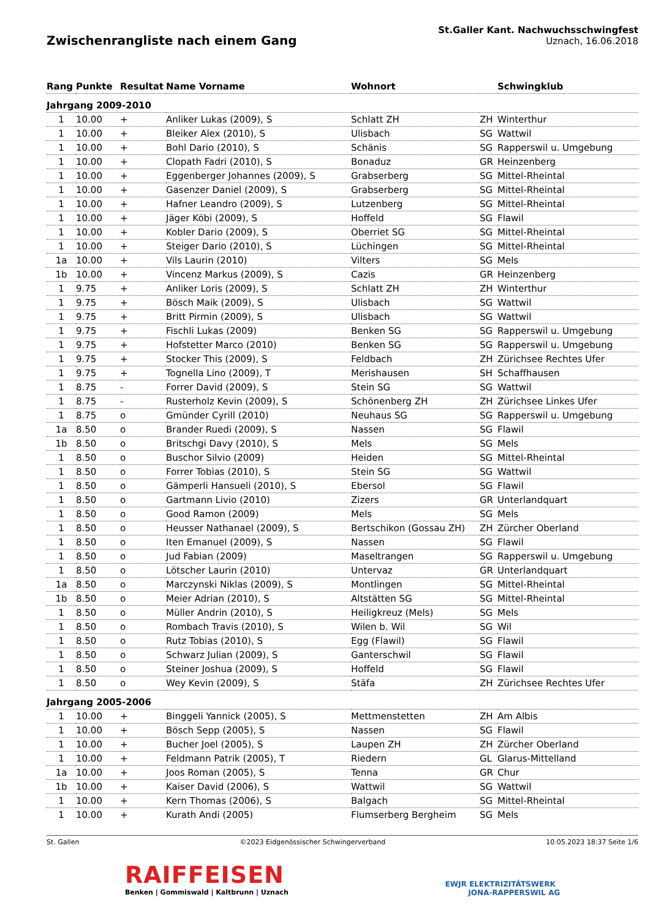Zwischenrangliste nach einem Gang
St.Galler Kant. Nachwuchsschwingfest
Uznach, 16.06.2018
| Rang | Punkte | Resultat | Name Vorname | Wohnort | | Schwingklub |
| --- | --- | --- | --- | --- | --- | --- |
| Jahrgang 2009-2010 | | | | | | |
| 1 | 10.00 | + | Anliker Lukas (2009), S | Schlatt ZH | ZH | Winterthur |
| 1 | 10.00 | + | Bleiker Alex (2010), S | Ulisbach | SG | Wattwil |
| 1 | 10.00 | + | Bohl Dario (2010), S | Schänis | SG | Rapperswil u. Umgebung |
| 1 | 10.00 | + | Clopath Fadri (2010), S | Bonaduz | GR | Heinzenberg |
| 1 | 10.00 | + | Eggenberger Johannes (2009), S | Grabserberg | SG | Mittel-Rheintal |
| 1 | 10.00 | + | Gasenzer Daniel (2009), S | Grabserberg | SG | Mittel-Rheintal |
| 1 | 10.00 | + | Hafner Leandro (2009), S | Lutzenberg | SG | Mittel-Rheintal |
| 1 | 10.00 | + | Jäger Köbi (2009), S | Hoffeld | SG | Flawil |
| 1 | 10.00 | + | Kobler Dario (2009), S | Oberriet SG | SG | Mittel-Rheintal |
| 1 | 10.00 | + | Steiger Dario (2010), S | Lüchingen | SG | Mittel-Rheintal |
| 1a | 10.00 | + | Vils Laurin (2010) | Vilters | SG | Mels |
| 1b | 10.00 | + | Vincenz Markus (2009), S | Cazis | GR | Heinzenberg |
| 1 | 9.75 | + | Anliker Loris (2009), S | Schlatt ZH | ZH | Winterthur |
| 1 | 9.75 | + | Bösch Maik (2009), S | Ulisbach | SG | Wattwil |
| 1 | 9.75 | + | Britt Pirmin (2009), S | Ulisbach | SG | Wattwil |
| 1 | 9.75 | + | Fischli Lukas (2009) | Benken SG | SG | Rapperswil u. Umgebung |
| 1 | 9.75 | + | Hofstetter Marco (2010) | Benken SG | SG | Rapperswil u. Umgebung |
| 1 | 9.75 | + | Stocker This (2009), S | Feldbach | ZH | Zürichsee Rechtes Ufer |
| 1 | 9.75 | + | Tognella Lino (2009), T | Merishausen | SH | Schaffhausen |
| 1 | 8.75 | - | Forrer David (2009), S | Stein SG | SG | Wattwil |
| 1 | 8.75 | - | Rusterholz Kevin (2009), S | Schönenberg ZH | ZH | Zürichsee Linkes Ufer |
| 1 | 8.75 | o | Gmünder Cyrill (2010) | Neuhaus SG | SG | Rapperswil u. Umgebung |
| 1a | 8.50 | o | Brander Ruedi (2009), S | Nassen | SG | Flawil |
| 1b | 8.50 | o | Britschgi Davy (2010), S | Mels | SG | Mels |
| 1 | 8.50 | o | Buschor Silvio (2009) | Heiden | SG | Mittel-Rheintal |
| 1 | 8.50 | o | Forrer Tobias (2010), S | Stein SG | SG | Wattwil |
| 1 | 8.50 | o | Gämperli Hansueli (2010), S | Ebersol | SG | Flawil |
| 1 | 8.50 | o | Gartmann Livio (2010) | Zizers | GR | Unterlandquart |
| 1 | 8.50 | o | Good Ramon (2009) | Mels | SG | Mels |
| 1 | 8.50 | o | Heusser Nathanael (2009), S | Bertschikon (Gossau ZH) | ZH | Zürcher Oberland |
| 1 | 8.50 | o | Iten Emanuel (2009), S | Nassen | SG | Flawil |
| 1 | 8.50 | o | Jud Fabian (2009) | Maseltrangen | SG | Rapperswil u. Umgebung |
| 1 | 8.50 | o | Lötscher Laurin (2010) | Untervaz | GR | Unterlandquart |
| 1a | 8.50 | o | Marczynski Niklas (2009), S | Montlingen | SG | Mittel-Rheintal |
| 1b | 8.50 | o | Meier Adrian (2010), S | Altstätten SG | SG | Mittel-Rheintal |
| 1 | 8.50 | o | Müller Andrin (2010), S | Heiligkreuz (Mels) | SG | Mels |
| 1 | 8.50 | o | Rombach Travis (2010), S | Wilen b. Wil | SG | Wil |
| 1 | 8.50 | o | Rutz Tobias (2010), S | Egg (Flawil) | SG | Flawil |
| 1 | 8.50 | o | Schwarz Julian (2009), S | Ganterschwil | SG | Flawil |
| 1 | 8.50 | o | Steiner Joshua (2009), S | Hoffeld | SG | Flawil |
| 1 | 8.50 | o | Wey Kevin (2009), S | Stäfa | ZH | Zürichsee Rechtes Ufer |
| Jahrgang 2005-2006 | | | | | | |
| 1 | 10.00 | + | Binggeli Yannick (2005), S | Mettmenstetten | ZH | Am Albis |
| 1 | 10.00 | + | Bösch Sepp (2005), S | Nassen | SG | Flawil |
| 1 | 10.00 | + | Bucher Joel (2005), S | Laupen ZH | ZH | Zürcher Oberland |
| 1 | 10.00 | + | Feldmann Patrik (2005), T | Riedern | GL | Glarus-Mittelland |
| 1a | 10.00 | + | Joos Roman (2005), S | Tenna | GR | Chur |
| 1b | 10.00 | + | Kaiser David (2006), S | Wattwil | SG | Wattwil |
| 1 | 10.00 | + | Kern Thomas (2006), S | Balgach | SG | Mittel-Rheintal |
| 1 | 10.00 | + | Kurath Andi (2005) | Flumserberg Bergheim | SG | Mels |
St. Gallen ©2023 Eidgenössischer Schwingerverband 10.05.2023 18:37 Seite 1/6
RAIFFEISEN
Benken | Gommiswald | Kaltbrunn | Uznach
EWJR ELEKTRIZITÄTSWERK
JONA-RAPPERSWIL AG